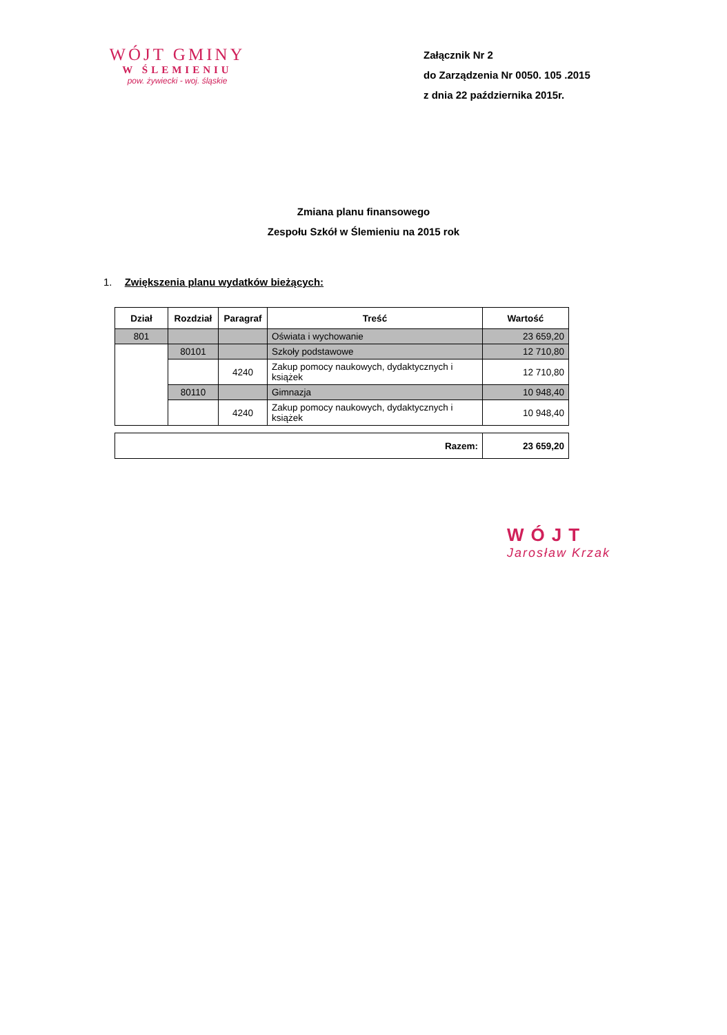WÓJT GMINY
W ŚLEMIENIU
pow. żywiecki - woj. śląskie
Załącznik Nr 2
do Zarządzenia Nr 0050. 105 .2015
z dnia 22 października 2015r.
Zmiana planu finansowego
Zespołu Szkół w Ślemieniu na 2015 rok
1. Zwiększenia planu wydatków bieżących:
| Dział | Rozdział | Paragraf | Treść | Wartość |
| --- | --- | --- | --- | --- |
| 801 | | | Oświata i wychowanie | 23 659,20 |
| | 80101 | | Szkoły podstawowe | 12 710,80 |
| | | 4240 | Zakup pomocy naukowych, dydaktycznych i książek | 12 710,80 |
| | 80110 | | Gimnazja | 10 948,40 |
| | | 4240 | Zakup pomocy naukowych, dydaktycznych i książek | 10 948,40 |
| Razem: | 23 659,20 |
WÓJT
Jarosław Krzak